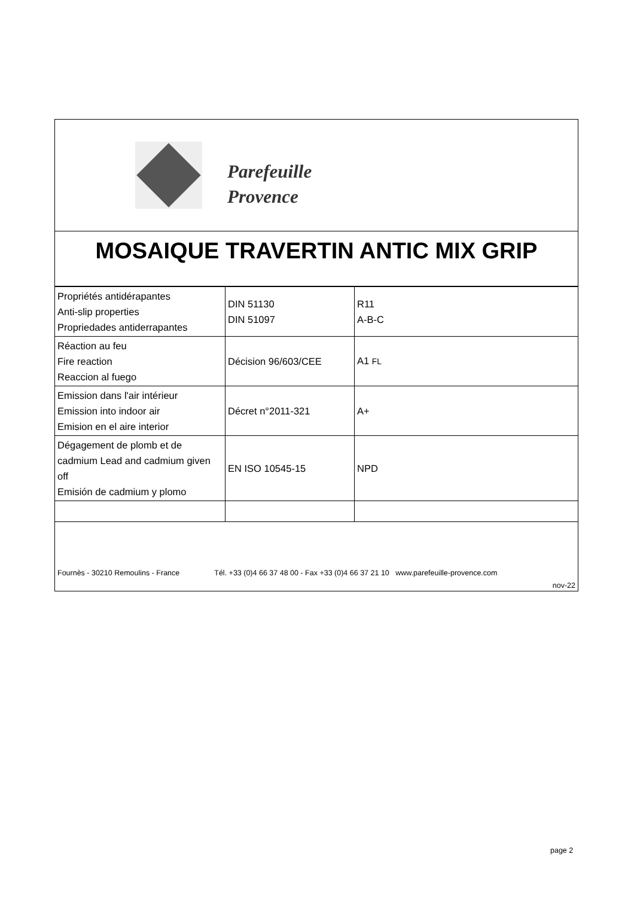Parefeuille
Provence
MOSAIQUE TRAVERTIN ANTIC MIX GRIP
| Propriétés antidérapantes Anti-slip properties Propriedades antiderrapantes | DIN 51130 DIN 51097 | R11 A-B-C |
| Réaction au feu Fire reaction Reaccion al fuego | Décision 96/603/CEE | A1 FL |
| Emission dans l'air intérieur Emission into indoor air Emision en el aire interior | Décret n°2011-321 | A+ |
| Dégagement de plomb et de cadmium Lead and cadmium given off Emisión de cadmium y plomo | EN ISO 10545-15 | NPD |
Fournès - 30210 Remoulins - France Tél. +33 (0)4 66 37 48 00 - Fax +33 (0)4 66 37 21 10 www.parefeuille-provence.com
nov-22
page 2